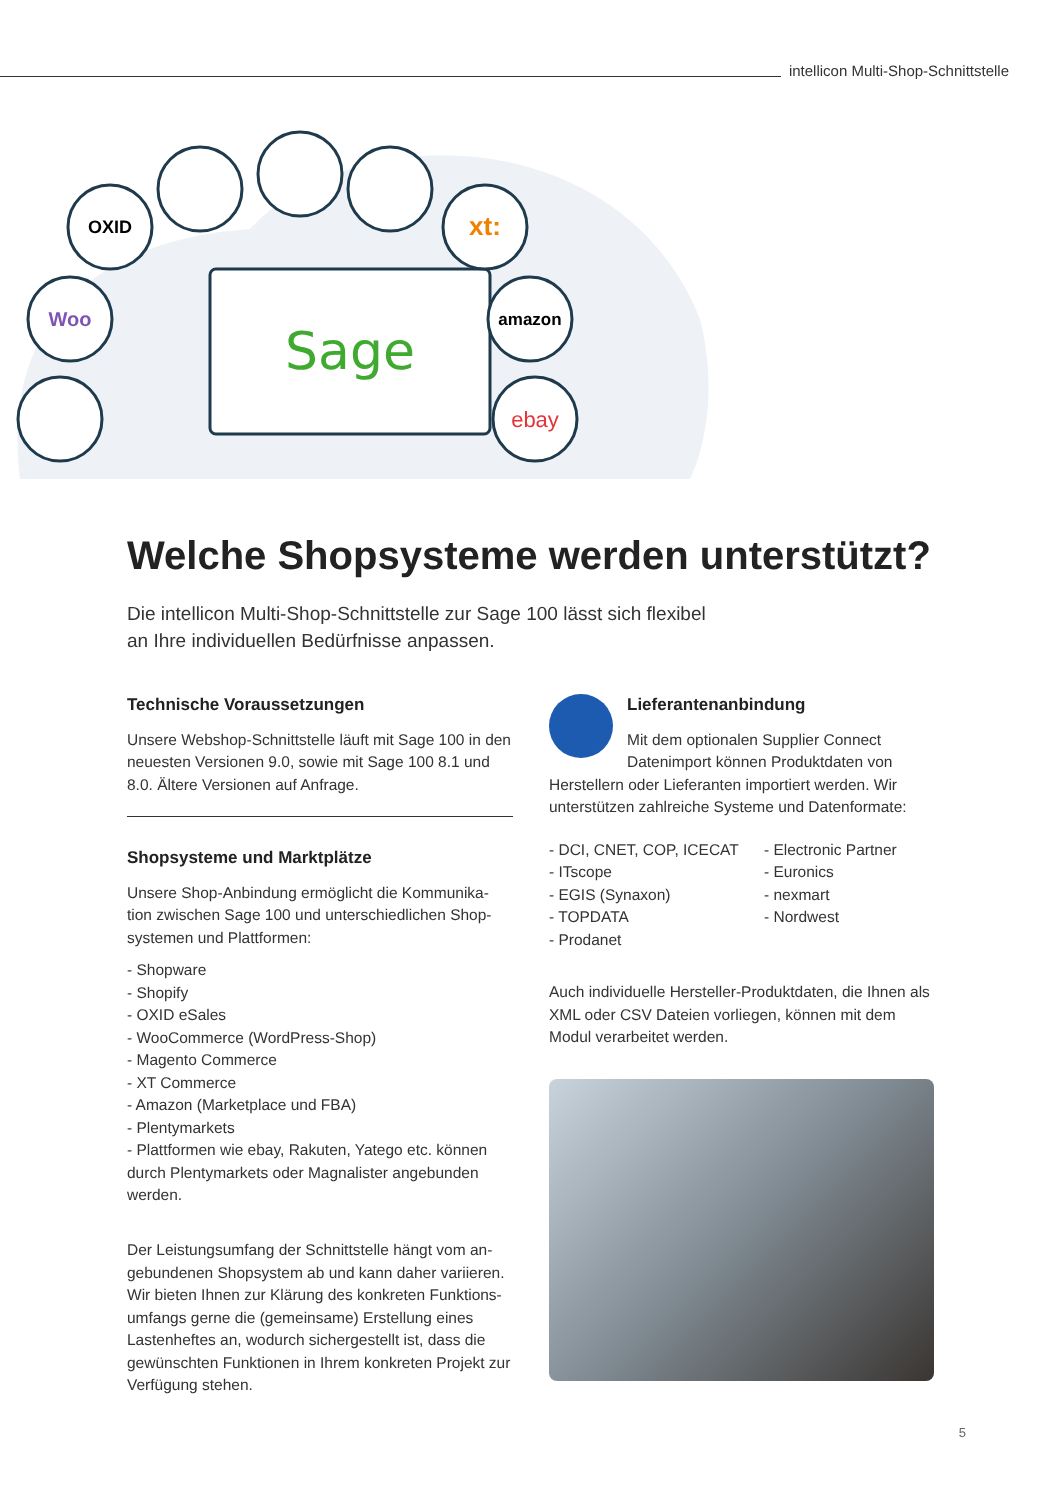intellicon Multi-Shop-Schnittstelle
Sage
OXID
Woo
xt:
amazon
ebay
Welche Shopsysteme werden unterstützt?
Die intellicon Multi-Shop-Schnittstelle zur Sage 100 lässt sich flexibel
an Ihre individuellen Bedürfnisse anpassen.
Technische Voraussetzungen
Unsere Webshop-Schnittstelle läuft mit Sage 100 in den neuesten Versionen 9.0, sowie mit Sage 100 8.1 und 8.0. Ältere Versionen auf Anfrage.
Shopsysteme und Marktplätze
Unsere Shop-Anbindung ermöglicht die Kommunika-tion zwischen Sage 100 und unterschiedlichen Shop-systemen und Plattformen:
- Shopware
- Shopify
- OXID eSales
- WooCommerce (WordPress-Shop)
- Magento Commerce
- XT Commerce
- Amazon (Marketplace und FBA)
- Plentymarkets
- Plattformen wie ebay, Rakuten, Yatego etc. können durch Plentymarkets oder Magnalister angebunden werden.
Der Leistungsumfang der Schnittstelle hängt vom an-gebundenen Shopsystem ab und kann daher variieren. Wir bieten Ihnen zur Klärung des konkreten Funktions-umfangs gerne die (gemeinsame) Erstellung eines Lastenheftes an, wodurch sichergestellt ist, dass die gewünschten Funktionen in Ihrem konkreten Projekt zur Verfügung stehen.
Lieferantenanbindung
Mit dem optionalen Supplier Connect Datenimport können Produktdaten von Herstellern oder Lieferanten importiert werden. Wir unterstützen zahlreiche Systeme und Datenformate:
- DCI, CNET, COP, ICECAT
- ITscope
- EGIS (Synaxon)
- TOPDATA
- Prodanet
- Electronic Partner
- Euronics
- nexmart
- Nordwest
Auch individuelle Hersteller-Produktdaten, die Ihnen als XML oder CSV Dateien vorliegen, können mit dem Modul verarbeitet werden.
5